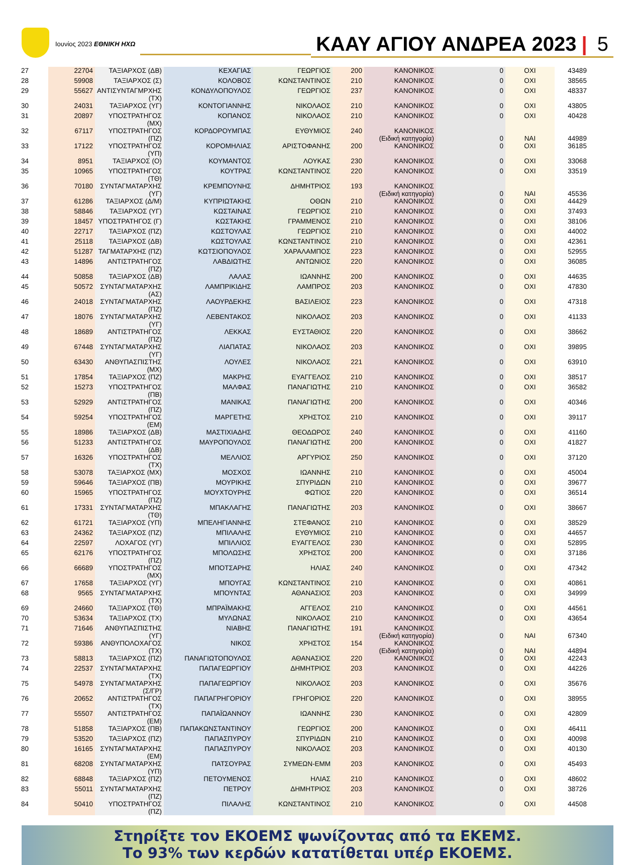Ιουνίος 2023 ΕΘΝΙΚΗ ΗΧΩ
ΚΑΑΥ ΑΓΙΟΥ ΑΝΔΡΕΑ 2023 | 5
| 27 | 22704 | ΤΑΞΙΑΡΧΟΣ (ΔΒ) | ΚΕΧΑΓΙΑΣ | ΓΕΩΡΓΙΟΣ | 200 | ΚΑΝΟΝΙΚΟΣ | 0 | ΟΧΙ | 43489 |
| 28 | 59908 | ΤΑΞΙΑΡΧΟΣ (Σ) | ΚΟΛΟΒΟΣ | ΚΩΝΣΤΑΝΤΙΝΟΣ | 210 | ΚΑΝΟΝΙΚΟΣ | 0 | ΟΧΙ | 38565 |
| 29 | 55627 | ΑΝΤΙΣΥΝΤΑΓΜΡΧΗΣ (ΤΧ) | ΚΟΝΔΥΛΟΠΟΥΛΟΣ | ΓΕΩΡΓΙΟΣ | 237 | ΚΑΝΟΝΙΚΟΣ | 0 | ΟΧΙ | 48337 |
| 30 | 24031 | ΤΑΞΙΑΡΧΟΣ (ΥΓ) | ΚΟΝΤΟΓΙΑΝΝΗΣ | ΝΙΚΟΛΑΟΣ | 210 | ΚΑΝΟΝΙΚΟΣ | 0 | ΟΧΙ | 43805 |
| 31 | 20897 | ΥΠΟΣΤΡΑΤΗΓΟΣ (ΜΧ) | ΚΟΠΑΝΟΣ | ΝΙΚΟΛΑΟΣ | 210 | ΚΑΝΟΝΙΚΟΣ | 0 | ΟΧΙ | 40428 |
| 32 | 67117 | ΥΠΟΣΤΡΑΤΗΓΟΣ (ΠΖ) | ΚΟΡΔΟΡΟΥΜΠΑΣ | ΕΥΘΥΜΙΟΣ | 240 | ΚΑΝΟΝΙΚΟΣ (Ειδική κατηγορία) | 0 | ΝΑΙ | 44989 |
| 33 | 17122 | ΥΠΟΣΤΡΑΤΗΓΟΣ (ΥΠ) | ΚΟΡΟΜΗΛΙΑΣ | ΑΡΙΣΤΟΦΑΝΗΣ | 200 | ΚΑΝΟΝΙΚΟΣ | 0 | ΟΧΙ | 36185 |
| 34 | 8951 | ΤΑΞΙΑΡΧΟΣ (Ο) | ΚΟΥΜΑΝΤΟΣ | ΛΟΥΚΑΣ | 230 | ΚΑΝΟΝΙΚΟΣ | 0 | ΟΧΙ | 33068 |
| 35 | 10965 | ΥΠΟΣΤΡΑΤΗΓΟΣ (ΤΘ) | ΚΟΥΤΡΑΣ | ΚΩΝΣΤΑΝΤΙΝΟΣ | 220 | ΚΑΝΟΝΙΚΟΣ | 0 | ΟΧΙ | 33519 |
| 36 | 70180 | ΣΥΝΤΑΓΜΑΤΑΡΧΗΣ (ΥΓ) | ΚΡΕΜΠΟΥΝΗΣ | ΔΗΜΗΤΡΙΟΣ | 193 | ΚΑΝΟΝΙΚΟΣ (Ειδική κατηγορία) | 0 | ΝΑΙ | 45536 |
| 37 | 61286 | ΤΑΞΙΑΡΧΟΣ (Δ/Μ) | ΚΥΠΡΙΩΤΑΚΗΣ | ΟΘΩΝ | 210 | ΚΑΝΟΝΙΚΟΣ | 0 | ΟΧΙ | 44429 |
| 38 | 58846 | ΤΑΞΙΑΡΧΟΣ (ΥΓ) | ΚΩΣΤΑΙΝΑΣ | ΓΕΩΡΓΙΟΣ | 210 | ΚΑΝΟΝΙΚΟΣ | 0 | ΟΧΙ | 37493 |
| 39 | 18457 | ΥΠΟΣΤΡΑΤΗΓΟΣ (Γ) | ΚΩΣΤΑΚΗΣ | ΓΡΑΜΜΕΝΟΣ | 210 | ΚΑΝΟΝΙΚΟΣ | 0 | ΟΧΙ | 38106 |
| 40 | 22717 | ΤΑΞΙΑΡΧΟΣ (ΠΖ) | ΚΩΣΤΟΥΛΑΣ | ΓΕΩΡΓΙΟΣ | 210 | ΚΑΝΟΝΙΚΟΣ | 0 | ΟΧΙ | 44002 |
| 41 | 25118 | ΤΑΞΙΑΡΧΟΣ (ΔΒ) | ΚΩΣΤΟΥΛΑΣ | ΚΩΝΣΤΑΝΤΙΝΟΣ | 210 | ΚΑΝΟΝΙΚΟΣ | 0 | ΟΧΙ | 42361 |
| 42 | 51287 | ΤΑΓΜΑΤΑΡΧΗΣ (ΠΖ) | ΚΩΤΣΙΟΠΟΥΛΟΣ | ΧΑΡΑΛΑΜΠΟΣ | 223 | ΚΑΝΟΝΙΚΟΣ | 0 | ΟΧΙ | 52955 |
| 43 | 14896 | ΑΝΤΙΣΤΡΑΤΗΓΟΣ (ΠΖ) | ΛΑΒΔΙΩΤΗΣ | ΑΝΤΩΝΙΟΣ | 220 | ΚΑΝΟΝΙΚΟΣ | 0 | ΟΧΙ | 36085 |
| 44 | 50858 | ΤΑΞΙΑΡΧΟΣ (ΔΒ) | ΛΑΛΑΣ | ΙΩΑΝΝΗΣ | 200 | ΚΑΝΟΝΙΚΟΣ | 0 | ΟΧΙ | 44635 |
| 45 | 50572 | ΣΥΝΤΑΓΜΑΤΑΡΧΗΣ (ΑΣ) | ΛΑΜΠΡΙΚΙΔΗΣ | ΛΑΜΠΡΟΣ | 203 | ΚΑΝΟΝΙΚΟΣ | 0 | ΟΧΙ | 47830 |
| 46 | 24018 | ΣΥΝΤΑΓΜΑΤΑΡΧΗΣ (ΠΖ) | ΛΑΟΥΡΔΕΚΗΣ | ΒΑΣΙΛΕΙΟΣ | 223 | ΚΑΝΟΝΙΚΟΣ | 0 | ΟΧΙ | 47318 |
| 47 | 18076 | ΣΥΝΤΑΓΜΑΤΑΡΧΗΣ (ΥΓ) | ΛΕΒΕΝΤΑΚΟΣ | ΝΙΚΟΛΑΟΣ | 203 | ΚΑΝΟΝΙΚΟΣ | 0 | ΟΧΙ | 41133 |
| 48 | 18689 | ΑΝΤΙΣΤΡΑΤΗΓΟΣ (ΠΖ) | ΛΕΚΚΑΣ | ΕΥΣΤΑΘΙΟΣ | 220 | ΚΑΝΟΝΙΚΟΣ | 0 | ΟΧΙ | 38662 |
| 49 | 67448 | ΣΥΝΤΑΓΜΑΤΑΡΧΗΣ (ΥΓ) | ΛΙΑΠΑΤΑΣ | ΝΙΚΟΛΑΟΣ | 203 | ΚΑΝΟΝΙΚΟΣ | 0 | ΟΧΙ | 39895 |
| 50 | 63430 | ΑΝΘΥΠΑΣΠΙΣΤΗΣ (ΜΧ) | ΛΟΥΛΕΣ | ΝΙΚΟΛΑΟΣ | 221 | ΚΑΝΟΝΙΚΟΣ | 0 | ΟΧΙ | 63910 |
| 51 | 17854 | ΤΑΞΙΑΡΧΟΣ (ΠΖ) | ΜΑΚΡΗΣ | ΕΥΑΓΓΕΛΟΣ | 210 | ΚΑΝΟΝΙΚΟΣ | 0 | ΟΧΙ | 38517 |
| 52 | 15273 | ΥΠΟΣΤΡΑΤΗΓΟΣ (ΠΒ) | ΜΑΛΦΑΣ | ΠΑΝΑΓΙΩΤΗΣ | 210 | ΚΑΝΟΝΙΚΟΣ | 0 | ΟΧΙ | 36582 |
| 53 | 52929 | ΑΝΤΙΣΤΡΑΤΗΓΟΣ (ΠΖ) | ΜΑΝΙΚΑΣ | ΠΑΝΑΓΙΩΤΗΣ | 200 | ΚΑΝΟΝΙΚΟΣ | 0 | ΟΧΙ | 40346 |
| 54 | 59254 | ΥΠΟΣΤΡΑΤΗΓΟΣ (ΕΜ) | ΜΑΡΓΕΤΗΣ | ΧΡΗΣΤΟΣ | 210 | ΚΑΝΟΝΙΚΟΣ | 0 | ΟΧΙ | 39117 |
| 55 | 18986 | ΤΑΞΙΑΡΧΟΣ (ΔΒ) | ΜΑΣΤΙΧΙΑΔΗΣ | ΘΕΟΔΩΡΟΣ | 240 | ΚΑΝΟΝΙΚΟΣ | 0 | ΟΧΙ | 41160 |
| 56 | 51233 | ΑΝΤΙΣΤΡΑΤΗΓΟΣ (ΔΒ) | ΜΑΥΡΟΠΟΥΛΟΣ | ΠΑΝΑΓΙΩΤΗΣ | 200 | ΚΑΝΟΝΙΚΟΣ | 0 | ΟΧΙ | 41827 |
| 57 | 16326 | ΥΠΟΣΤΡΑΤΗΓΟΣ (ΤΧ) | ΜΕΛΛΙΟΣ | ΑΡΓΥΡΙΟΣ | 250 | ΚΑΝΟΝΙΚΟΣ | 0 | ΟΧΙ | 37120 |
| 58 | 53078 | ΤΑΞΙΑΡΧΟΣ (ΜΧ) | ΜΟΣΧΟΣ | ΙΩΑΝΝΗΣ | 210 | ΚΑΝΟΝΙΚΟΣ | 0 | ΟΧΙ | 45004 |
| 59 | 59646 | ΤΑΞΙΑΡΧΟΣ (ΠΒ) | ΜΟΥΡΙΚΗΣ | ΣΠΥΡΙΔΩΝ | 210 | ΚΑΝΟΝΙΚΟΣ | 0 | ΟΧΙ | 39677 |
| 60 | 15965 | ΥΠΟΣΤΡΑΤΗΓΟΣ (ΠΖ) | ΜΟΥΧΤΟΥΡΗΣ | ΦΩΤΙΟΣ | 220 | ΚΑΝΟΝΙΚΟΣ | 0 | ΟΧΙ | 36514 |
| 61 | 17331 | ΣΥΝΤΑΓΜΑΤΑΡΧΗΣ (ΤΘ) | ΜΠΑΚΛΑΓΗΣ | ΠΑΝΑΓΙΩΤΗΣ | 203 | ΚΑΝΟΝΙΚΟΣ | 0 | ΟΧΙ | 38667 |
| 62 | 61721 | ΤΑΞΙΑΡΧΟΣ (ΥΠ) | ΜΠΕΛΗΓΙΑΝΝΗΣ | ΣΤΕΦΑΝΟΣ | 210 | ΚΑΝΟΝΙΚΟΣ | 0 | ΟΧΙ | 38529 |
| 63 | 24362 | ΤΑΞΙΑΡΧΟΣ (ΠΖ) | ΜΠΙΛΑΛΗΣ | ΕΥΘΥΜΙΟΣ | 210 | ΚΑΝΟΝΙΚΟΣ | 0 | ΟΧΙ | 44657 |
| 64 | 22597 | ΛΟΧΑΓΟΣ (ΥΓ) | ΜΠΙΛΛΙΟΣ | ΕΥΑΓΓΕΛΟΣ | 230 | ΚΑΝΟΝΙΚΟΣ | 0 | ΟΧΙ | 52895 |
| 65 | 62176 | ΥΠΟΣΤΡΑΤΗΓΟΣ (ΠΖ) | ΜΠΟΛΩΣΗΣ | ΧΡΗΣΤΟΣ | 200 | ΚΑΝΟΝΙΚΟΣ | 0 | ΟΧΙ | 37186 |
| 66 | 66689 | ΥΠΟΣΤΡΑΤΗΓΟΣ (ΜΧ) | ΜΠΟΤΣΑΡΗΣ | ΗΛΙΑΣ | 240 | ΚΑΝΟΝΙΚΟΣ | 0 | ΟΧΙ | 47342 |
| 67 | 17658 | ΤΑΞΙΑΡΧΟΣ (ΥΓ) | ΜΠΟΥΓΑΣ | ΚΩΝΣΤΑΝΤΙΝΟΣ | 210 | ΚΑΝΟΝΙΚΟΣ | 0 | ΟΧΙ | 40861 |
| 68 | 9565 | ΣΥΝΤΑΓΜΑΤΑΡΧΗΣ (ΤΧ) | ΜΠΟΥΝΤΑΣ | ΑΘΑΝΑΣΙΟΣ | 203 | ΚΑΝΟΝΙΚΟΣ | 0 | ΟΧΙ | 34999 |
| 69 | 24660 | ΤΑΞΙΑΡΧΟΣ (ΤΘ) | ΜΠΡΑΪΜΑΚΗΣ | ΑΓΓΕΛΟΣ | 210 | ΚΑΝΟΝΙΚΟΣ | 0 | ΟΧΙ | 44561 |
| 70 | 53634 | ΤΑΞΙΑΡΧΟΣ (ΤΧ) | ΜΥΛΩΝΑΣ | ΝΙΚΟΛΑΟΣ | 210 | ΚΑΝΟΝΙΚΟΣ | 0 | ΟΧΙ | 43654 |
| 71 | 71646 | ΑΝΘΥΠΑΣΠΙΣΤΗΣ (ΥΓ) | ΝΙΑΒΗΣ | ΠΑΝΑΓΙΩΤΗΣ | 191 | ΚΑΝΟΝΙΚΟΣ (Ειδική κατηγορία) | 0 | ΝΑΙ | 67340 |
| 72 | 59386 | ΑΝΘΥΠΟΛΟΧΑΓΟΣ (ΤΧ) | ΝΙΚΟΣ | ΧΡΗΣΤΟΣ | 154 | ΚΑΝΟΝΙΚΟΣ (Ειδική κατηγορία) | 0 | ΝΑΙ | 44894 |
| 73 | 58813 | ΤΑΞΙΑΡΧΟΣ (ΠΖ) | ΠΑΝΑΓΙΩΤΟΠΟΥΛΟΣ | ΑΘΑΝΑΣΙΟΣ | 220 | ΚΑΝΟΝΙΚΟΣ | 0 | ΟΧΙ | 42243 |
| 74 | 22537 | ΣΥΝΤΑΓΜΑΤΑΡΧΗΣ (ΤΧ) | ΠΑΠΑΓΕΩΡΓΙΟΥ | ΔΗΜΗΤΡΙΟΣ | 203 | ΚΑΝΟΝΙΚΟΣ | 0 | ΟΧΙ | 44226 |
| 75 | 54978 | ΣΥΝΤΑΓΜΑΤΑΡΧΗΣ (Σ/ΓΡ) | ΠΑΠΑΓΕΩΡΓΙΟΥ | ΝΙΚΟΛΑΟΣ | 203 | ΚΑΝΟΝΙΚΟΣ | 0 | ΟΧΙ | 35676 |
| 76 | 20652 | ΑΝΤΙΣΤΡΑΤΗΓΟΣ (ΤΧ) | ΠΑΠΑΓΡΗΓΟΡΙΟΥ | ΓΡΗΓΟΡΙΟΣ | 220 | ΚΑΝΟΝΙΚΟΣ | 0 | ΟΧΙ | 38955 |
| 77 | 55507 | ΑΝΤΙΣΤΡΑΤΗΓΟΣ (ΕΜ) | ΠΑΠΑΪΩΑΝΝΟΥ | ΙΩΑΝΝΗΣ | 230 | ΚΑΝΟΝΙΚΟΣ | 0 | ΟΧΙ | 42809 |
| 78 | 51858 | ΤΑΞΙΑΡΧΟΣ (ΠΒ) | ΠΑΠΑΚΩΝΣΤΑΝΤΙΝΟΥ | ΓΕΩΡΓΙΟΣ | 200 | ΚΑΝΟΝΙΚΟΣ | 0 | ΟΧΙ | 46411 |
| 79 | 53520 | ΤΑΞΙΑΡΧΟΣ (ΠΖ) | ΠΑΠΑΣΠΥΡΟΥ | ΣΠΥΡΙΔΩΝ | 210 | ΚΑΝΟΝΙΚΟΣ | 0 | ΟΧΙ | 40098 |
| 80 | 16165 | ΣΥΝΤΑΓΜΑΤΑΡΧΗΣ (ΕΜ) | ΠΑΠΑΣΠΥΡΟΥ | ΝΙΚΟΛΑΟΣ | 203 | ΚΑΝΟΝΙΚΟΣ | 0 | ΟΧΙ | 40130 |
| 81 | 68208 | ΣΥΝΤΑΓΜΑΤΑΡΧΗΣ (ΥΠ) | ΠΑΤΣΟΥΡΑΣ | ΣΥΜΕΩΝ-ΕΜΜ | 203 | ΚΑΝΟΝΙΚΟΣ | 0 | ΟΧΙ | 45493 |
| 82 | 68848 | ΤΑΞΙΑΡΧΟΣ (ΠΖ) | ΠΕΤΟΥΜΕΝΟΣ | ΗΛΙΑΣ | 210 | ΚΑΝΟΝΙΚΟΣ | 0 | ΟΧΙ | 48602 |
| 83 | 55011 | ΣΥΝΤΑΓΜΑΤΑΡΧΗΣ (ΠΖ) | ΠΕΤΡΟΥ | ΔΗΜΗΤΡΙΟΣ | 203 | ΚΑΝΟΝΙΚΟΣ | 0 | ΟΧΙ | 38726 |
| 84 | 50410 | ΥΠΟΣΤΡΑΤΗΓΟΣ (ΠΖ) | ΠΙΛΑΛΗΣ | ΚΩΝΣΤΑΝΤΙΝΟΣ | 210 | ΚΑΝΟΝΙΚΟΣ | 0 | ΟΧΙ | 44508 |
Στηρίξτε τον ΕΚΟΕΜΣ ψωνίζοντας από τα ΕΚΕΜΣ.
Το 93% των κερδών κατατίθεται υπέρ ΕΚΟΕΜΣ.